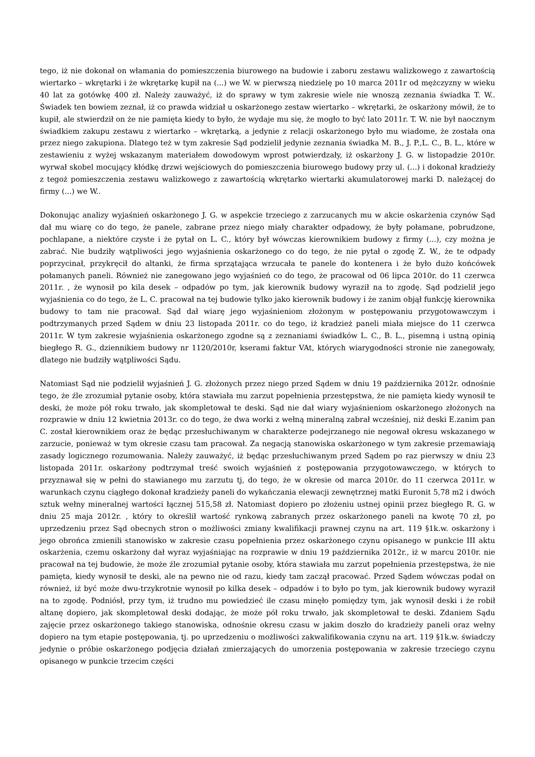tego, iż nie dokonał on włamania do pomieszczenia biurowego na budowie i zaboru zestawu walizkowego z zawartością wiertarko – wkrętarki i że wkrętarkę kupił na (...) we W. w pierwszą niedzielę po 10 marca 2011r od mężczyzny w wieku 40 lat za gotówkę 400 zł. Należy zauważyć, iż do sprawy w tym zakresie wiele nie wnoszą zeznania świadka T. W.. Świadek ten bowiem zeznał, iż co prawda widział u oskarżonego zestaw wiertarko – wkrętarki, że oskarżony mówił, że to kupił, ale stwierdził on że nie pamięta kiedy to było, że wydaje mu się, że mogło to być lato 2011r. T. W. nie był naocznym świadkiem zakupu zestawu z wiertarko – wkrętarką, a jedynie z relacji oskarżonego było mu wiadome, że została ona przez niego zakupiona. Dlatego też w tym zakresie Sąd podzielił jedynie zeznania świadka M. B., J. P.,L. C., B. L., które w zestawieniu z wyżej wskazanym materiałem dowodowym wprost potwierdzały, iż oskarżony J. G. w listopadzie 2010r. wyrwał skobel mocujący kłódkę drzwi wejściowych do pomieszczenia biurowego budowy przy ul. (...) i dokonał kradzieży z tegoż pomieszczenia zestawu walizkowego z zawartością wkrętarko wiertarki akumulatorowej marki D. należącej do firmy (...) we W..
Dokonując analizy wyjaśnień oskarżonego J. G. w aspekcie trzeciego z zarzucanych mu w akcie oskarżenia czynów Sąd dał mu wiarę co do tego, że panele, zabrane przez niego miały charakter odpadowy, że były połamane, pobrudzone, pochlapane, a niektóre czyste i że pytał on L. C., który był wówczas kierownikiem budowy z firmy (...), czy można je zabrać. Nie budziły wątpliwości jego wyjaśnienia oskarżonego co do tego, że nie pytał o zgodę Z. W., że te odpady poprzycinał, przykręcił do altanki, że firma sprzątająca wrzucała te panele do kontenera i że było dużo końcówek połamanych paneli. Również nie zanegowano jego wyjaśnień co do tego, że pracował od 06 lipca 2010r. do 11 czerwca 2011r. , że wynosił po kila desek – odpadów po tym, jak kierownik budowy wyraził na to zgodę. Sąd podzielił jego wyjaśnienia co do tego, że L. C. pracował na tej budowie tylko jako kierownik budowy i że zanim objął funkcję kierownika budowy to tam nie pracował. Sąd dał wiarę jego wyjaśnieniom złożonym w postępowaniu przygotowawczym i podtrzymanych przed Sądem w dniu 23 listopada 2011r. co do tego, iż kradzież paneli miała miejsce do 11 czerwca 2011r. W tym zakresie wyjaśnienia oskarżonego zgodne są z zeznaniami świadków L. C., B. L., pisemną i ustną opinią biegłego R. G., dziennikiem budowy nr 1120/2010r, kserami faktur VAt, których wiarygodności stronie nie zanegowały, dlatego nie budziły wątpliwości Sądu.
Natomiast Sąd nie podzielił wyjaśnień J. G. złożonych przez niego przed Sądem w dniu 19 października 2012r. odnośnie tego, że źle zrozumiał pytanie osoby, która stawiała mu zarzut popełnienia przestępstwa, że nie pamięta kiedy wynosił te deski, że może pół roku trwało, jak skompletował te deski. Sąd nie dał wiary wyjaśnieniom oskarżonego złożonych na rozprawie w dniu 12 kwietnia 2013r. co do tego, że dwa worki z wełną mineralną zabrał wcześniej, niż deski E.zanim pan C. został kierownikiem oraz że będąc przesłuchiwanym w charakterze podejrzanego nie negował okresu wskazanego w zarzucie, ponieważ w tym okresie czasu tam pracował. Za negacją stanowiska oskarżonego w tym zakresie przemawiają zasady logicznego rozumowania. Należy zauważyć, iż będąc przesłuchiwanym przed Sądem po raz pierwszy w dniu 23 listopada 2011r. oskarżony podtrzymał treść swoich wyjaśnień z postępowania przygotowawczego, w których to przyznawał się w pełni do stawianego mu zarzutu tj, do tego, że w okresie od marca 2010r. do 11 czerwca 2011r. w warunkach czynu ciągłego dokonał kradzieży paneli do wykańczania elewacji zewnętrznej matki Euronit 5,78 m2 i dwóch sztuk wełny mineralnej wartości łącznej 515,58 zł. Natomiast dopiero po złożeniu ustnej opinii przez biegłego R. G. w dniu 25 maja 2012r. , który to określił wartość rynkową zabranych przez oskarżonego paneli na kwotę 70 zł, po uprzedzeniu przez Sąd obecnych stron o możliwości zmiany kwalifikacji prawnej czynu na art. 119 §1k.w. oskarżony i jego obrońca zmienili stanowisko w zakresie czasu popełnienia przez oskarżonego czynu opisanego w punkcie III aktu oskarżenia, czemu oskarżony dał wyraz wyjaśniając na rozprawie w dniu 19 października 2012r., iż w marcu 2010r. nie pracował na tej budowie, że może źle zrozumiał pytanie osoby, która stawiała mu zarzut popełnienia przestępstwa, że nie pamięta, kiedy wynosił te deski, ale na pewno nie od razu, kiedy tam zaczął pracować. Przed Sądem wówczas podał on również, iż być może dwu-trzykrotnie wynosił po kilka desek – odpadów i to było po tym, jak kierownik budowy wyraził na to zgodę. Podniósł, przy tym, iż trudno mu powiedzieć ile czasu minęło pomiędzy tym, jak wynosił deski i że robił altanę dopiero, jak skompletował deski dodając, że może pół roku trwało, jak skompletował te deski. Zdaniem Sądu zajęcie przez oskarżonego takiego stanowiska, odnośnie okresu czasu w jakim doszło do kradzieży paneli oraz wełny dopiero na tym etapie postępowania, tj. po uprzedzeniu o możliwości zakwalifikowania czynu na art. 119 §1k.w. świadczy jedynie o próbie oskarżonego podjęcia działań zmierzających do umorzenia postępowania w zakresie trzeciego czynu opisanego w punkcie trzecim części